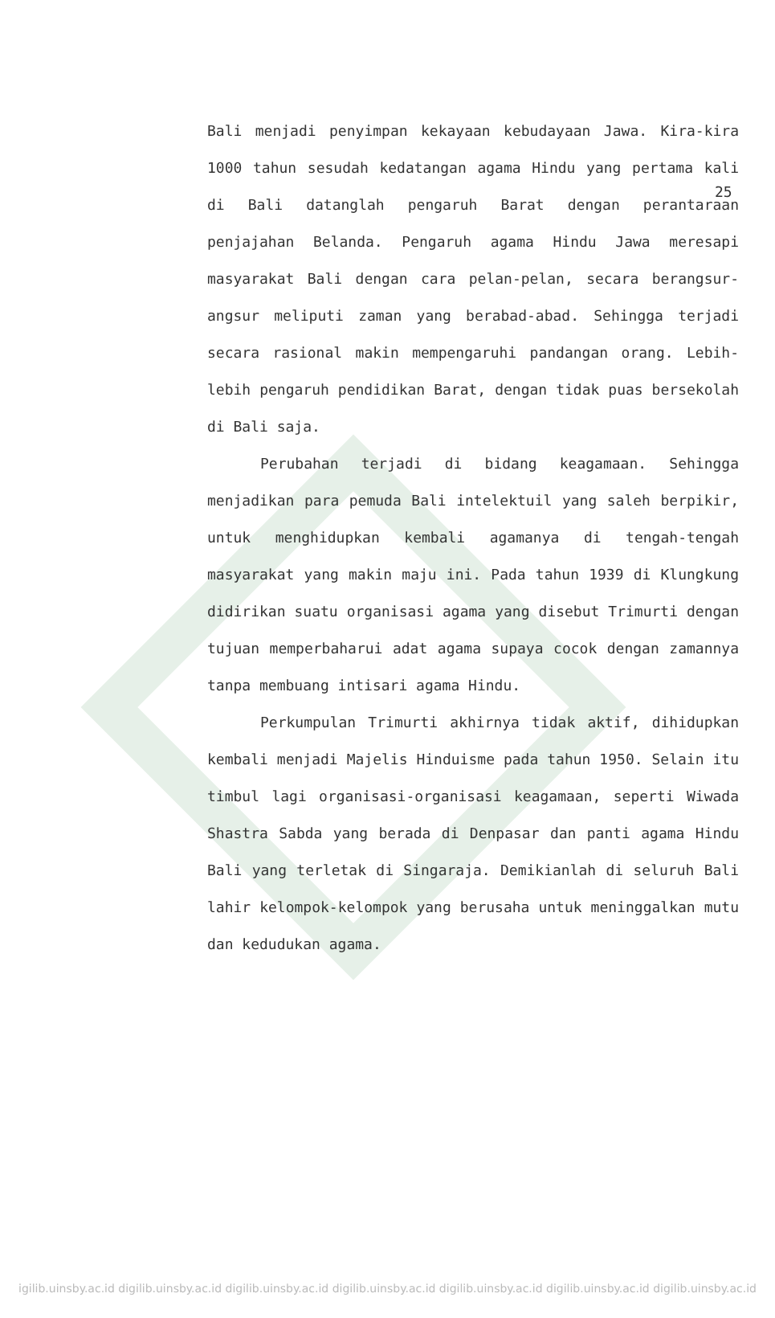25
Bali menjadi penyimpan kekayaan kebudayaan Jawa. Kira-kira 1000 tahun sesudah kedatangan agama Hindu yang pertama kali di Bali datanglah pengaruh Barat dengan perantaraan penjajahan Belanda. Pengaruh agama Hindu Jawa meresapi masyarakat Bali dengan cara pelan-pelan, secara berangsur-angsur meliputi zaman yang berabad-abad. Sehingga terjadi secara rasional makin mempengaruhi pandangan orang. Lebih-lebih pengaruh pendidikan Barat, dengan tidak puas bersekolah di Bali saja.
Perubahan terjadi di bidang keagamaan. Sehingga menjadikan para pemuda Bali intelektuil yang saleh berpikir, untuk menghidupkan kembali agamanya di tengah-tengah masyarakat yang makin maju ini. Pada tahun 1939 di Klungkung didirikan suatu organisasi agama yang disebut Trimurti dengan tujuan memperbaharui adat agama supaya cocok dengan zamannya tanpa membuang intisari agama Hindu.
Perkumpulan Trimurti akhirnya tidak aktif, dihidupkan kembali menjadi Majelis Hinduisme pada tahun 1950. Selain itu timbul lagi organisasi-organisasi keagamaan, seperti Wiwada Shastra Sabda yang berada di Denpasar dan panti agama Hindu Bali yang terletak di Singaraja. Demikianlah di seluruh Bali lahir kelompok-kelompok yang berusaha untuk meninggalkan mutu dan kedudukan agama.
igilib.uinsby.ac.id digilib.uinsby.ac.id digilib.uinsby.ac.id digilib.uinsby.ac.id digilib.uinsby.ac.id digilib.uinsby.ac.id digilib.uinsby.ac.id